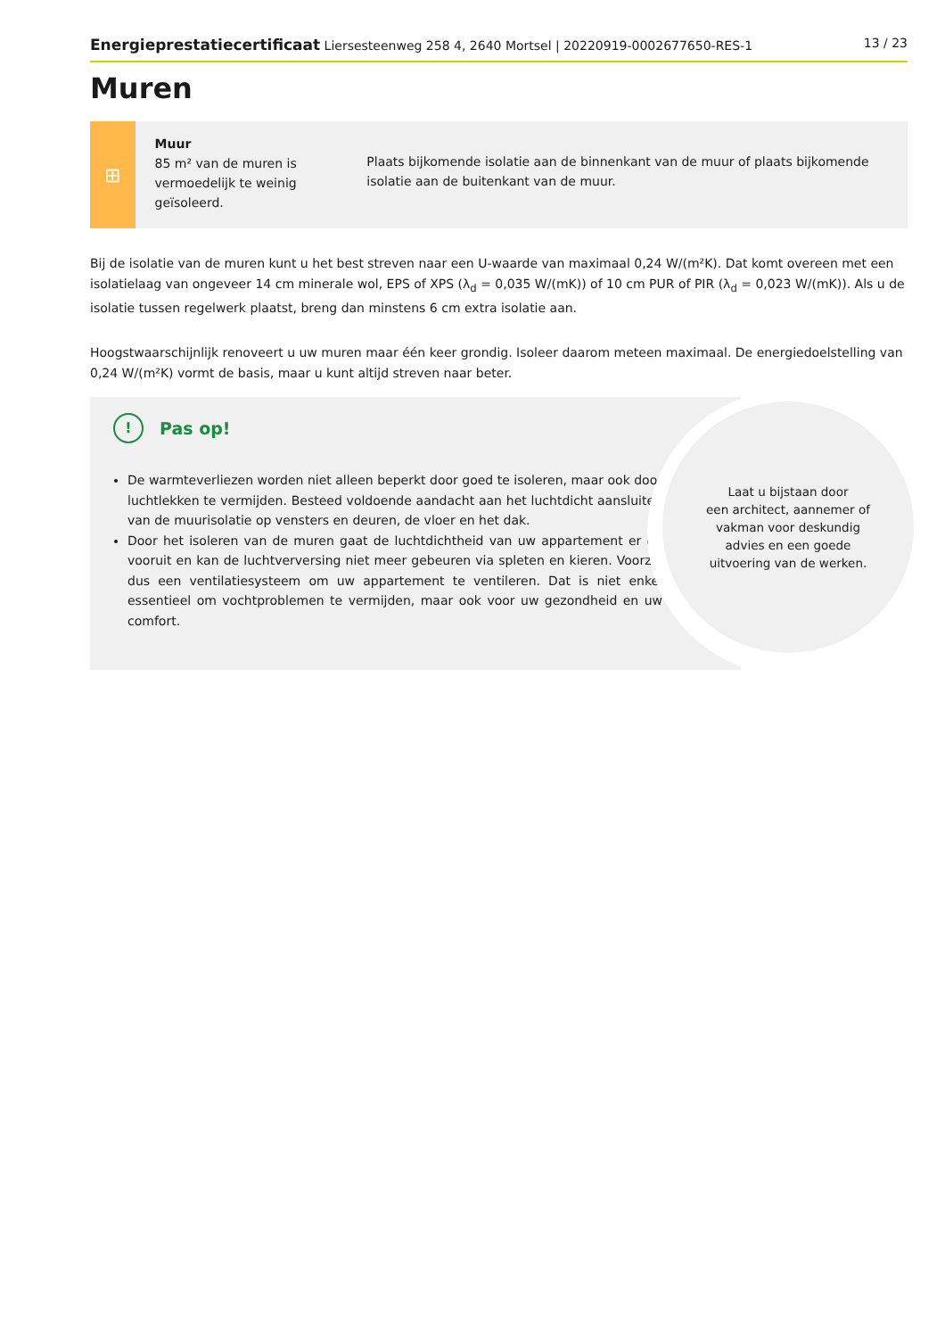Energieprestatiecertificaat Liersesteenweg 258 4, 2640 Mortsel | 20220919-0002677650-RES-1
13 / 23
Muren
⊞
Muur
85 m² van de muren is vermoedelijk te weinig geïsoleerd.
Plaats bijkomende isolatie aan de binnenkant van de muur of plaats bijkomende isolatie aan de buitenkant van de muur.
Bij de isolatie van de muren kunt u het best streven naar een U-waarde van maximaal 0,24 W/(m²K). Dat komt overeen met een isolatielaag van ongeveer 14 cm minerale wol, EPS of XPS (λ<sub>d</sub> = 0,035 W/(mK)) of 10 cm PUR of PIR (λ<sub>d</sub> = 0,023 W/(mK)). Als u de isolatie tussen regelwerk plaatst, breng dan minstens 6 cm extra isolatie aan.
Hoogstwaarschijnlijk renoveert u uw muren maar één keer grondig. Isoleer daarom meteen maximaal. De energiedoelstelling van 0,24 W/(m²K) vormt de basis, maar u kunt altijd streven naar beter.
! Pas op!
De warmteverliezen worden niet alleen beperkt door goed te isoleren, maar ook door luchtlekken te vermijden. Besteed voldoende aandacht aan het luchtdicht aansluiten van de muurisolatie op vensters en deuren, de vloer en het dak.
Door het isoleren van de muren gaat de luchtdichtheid van uw appartement er op vooruit en kan de luchtverversing niet meer gebeuren via spleten en kieren. Voorzie dus een ventilatiesysteem om uw appartement te ventileren. Dat is niet enkel essentieel om vochtproblemen te vermijden, maar ook voor uw gezondheid en uw comfort.
Laat u bijstaan door
een architect, aannemer of
vakman voor deskundig
advies en een goede
uitvoering van de werken.